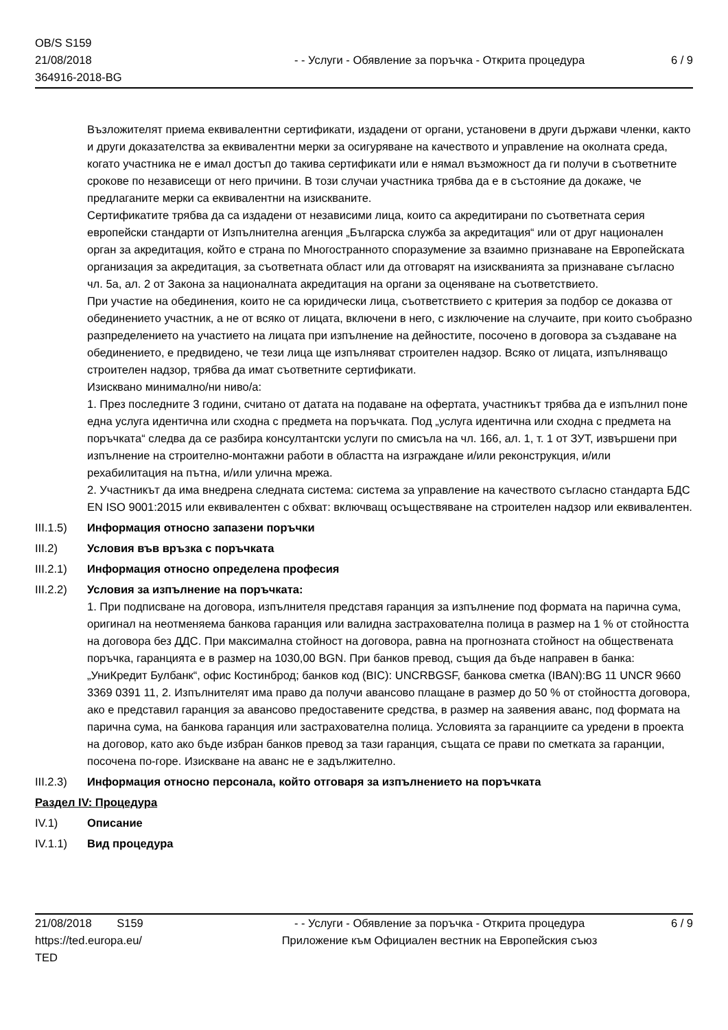OB/S S159
21/08/2018
364916-2018-BG
- - Услуги - Обявление за поръчка - Открита процедура
6 / 9
Възложителят приема еквивалентни сертификати, издадени от органи, установени в други държави членки, както и други доказателства за еквивалентни мерки за осигуряване на качеството и управление на околната среда, когато участника не е имал достъп до такива сертификати или е нямал възможност да ги получи в съответните срокове по независещи от него причини. В този случаи участника трябва да е в състояние да докаже, че предлаганите мерки са еквивалентни на изискваните.
Сертификатите трябва да са издадени от независими лица, които са акредитирани по съответната серия европейски стандарти от Изпълнителна агенция „Българска служба за акредитация“ или от друг национален орган за акредитация, който е страна по Многостранното споразумение за взаимно признаване на Европейската организация за акредитация, за съответната област или да отговарят на изискванията за признаване съгласно чл. 5а, ал. 2 от Закона за националната акредитация на органи за оценяване на съответствието.
При участие на обединения, които не са юридически лица, съответствието с критерия за подбор се доказва от обединението участник, а не от всяко от лицата, включени в него, с изключение на случаите, при които съобразно разпределението на участието на лицата при изпълнение на дейностите, посочено в договора за създаване на обединението, е предвидено, че тези лица ще изпълняват строителен надзор. Всяко от лицата, изпълняващо строителен надзор, трябва да имат съответните сертификати.
Изисквано минимално/ни ниво/а:
1. През последните 3 години, считано от датата на подаване на офертата, участникът трябва да е изпълнил поне една услуга идентична или сходна с предмета на поръчката. Под „услуга идентична или сходна с предмета на поръчката“ следва да се разбира консултантски услуги по смисъла на чл. 166, ал. 1, т. 1 от ЗУТ, извършени при изпълнение на строително-монтажни работи в областта на изграждане и/или реконструкция, и/или рехабилитация на пътна, и/или улична мрежа.
2. Участникът да има внедрена следната система: система за управление на качеството съгласно стандарта БДС EN ISO 9001:2015 или еквивалентен с обхват: включващ осъществяване на строителен надзор или еквивалентен.
III.1.5)
Информация относно запазени поръчки
III.2) Условия във връзка с поръчката
III.2.1)
Информация относно определена професия
III.2.2)
Условия за изпълнение на поръчката:
1. При подписване на договора, изпълнителя представя гаранция за изпълнение под формата на парична сума, оригинал на неотменяема банкова гаранция или валидна застрахователна полица в размер на 1 % от стойността на договора без ДДС. При максимална стойност на договора, равна на прогнозната стойност на обществената поръчка, гаранцията е в размер на 1030,00 BGN. При банков превод, същия да бъде направен в банка: „УниКредит Булбанк“, офис Костинброд; банков код (BIC): UNCRBGSF, банкова сметка (IBAN):BG 11 UNCR 9660 3369 0391 11, 2. Изпълнителят има право да получи авансово плащане в размер до 50 % от стойността договора, ако е представил гаранция за авансово предоставените средства, в размер на заявения аванс, под формата на парична сума, на банкова гаранция или застрахователна полица. Условията за гаранциите са уредени в проекта на договор, като ако бъде избран банков превод за тази гаранция, същата се прави по сметката за гаранции, посочена по-горе. Изискване на аванс не е задължително.
III.2.3)
Информация относно персонала, който отговаря за изпълнението на поръчката
Раздел IV: Процедура
IV.1) Описание
IV.1.1) Вид процедура
21/08/2018 S159
https://ted.europa.eu/
TED
- - Услуги - Обявление за поръчка - Открита процедура
Приложение към Официален вестник на Европейския съюз
6 / 9